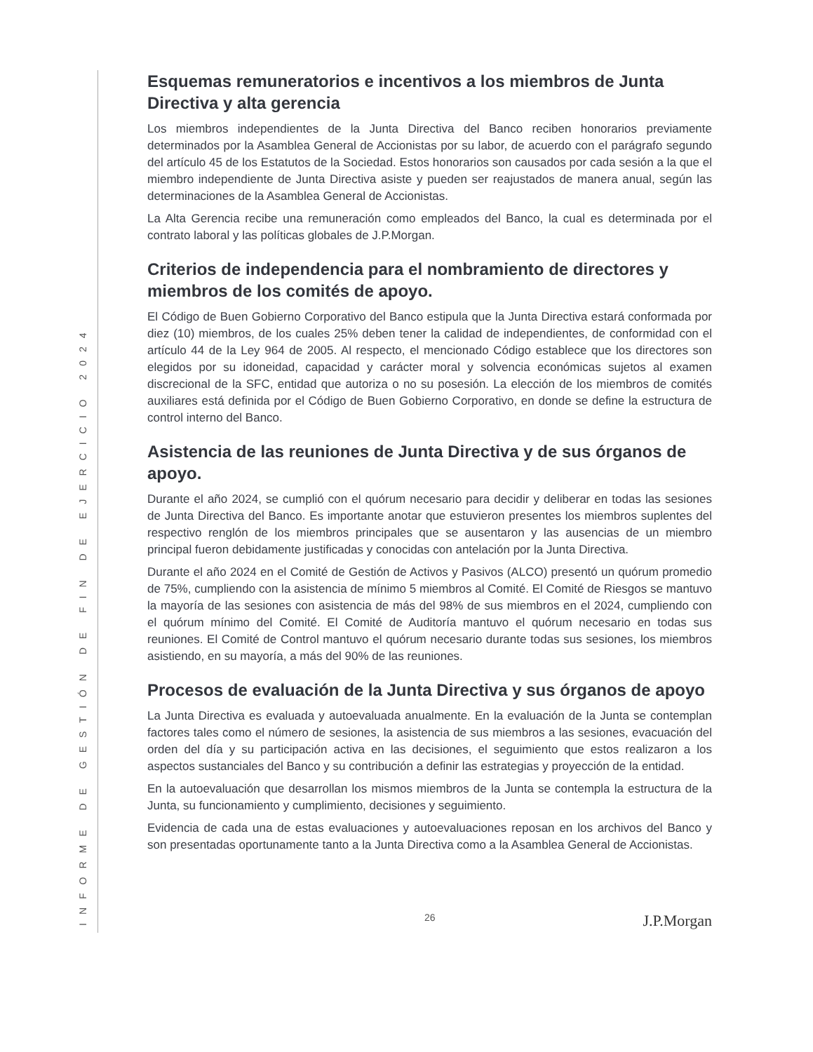INFORME DE GESTIÓN DE FIN DE EJERCICIO 2024
Esquemas remuneratorios e incentivos a los miembros de Junta Directiva y alta gerencia
Los miembros independientes de la Junta Directiva del Banco reciben honorarios previamente determinados por la Asamblea General de Accionistas por su labor, de acuerdo con el parágrafo segundo del artículo 45 de los Estatutos de la Sociedad. Estos honorarios son causados por cada sesión a la que el miembro independiente de Junta Directiva asiste y pueden ser reajustados de manera anual, según las determinaciones de la Asamblea General de Accionistas.
La Alta Gerencia recibe una remuneración como empleados del Banco, la cual es determinada por el contrato laboral y las políticas globales de J.P.Morgan.
Criterios de independencia para el nombramiento de directores y miembros de los comités de apoyo.
El Código de Buen Gobierno Corporativo del Banco estipula que la Junta Directiva estará conformada por diez (10) miembros, de los cuales 25% deben tener la calidad de independientes, de conformidad con el artículo 44 de la Ley 964 de 2005. Al respecto, el mencionado Código establece que los directores son elegidos por su idoneidad, capacidad y carácter moral y solvencia económicas sujetos al examen discrecional de la SFC, entidad que autoriza o no su posesión. La elección de los miembros de comités auxiliares está definida por el Código de Buen Gobierno Corporativo, en donde se define la estructura de control interno del Banco.
Asistencia de las reuniones de Junta Directiva y de sus órganos de apoyo.
Durante el año 2024, se cumplió con el quórum necesario para decidir y deliberar en todas las sesiones de Junta Directiva del Banco. Es importante anotar que estuvieron presentes los miembros suplentes del respectivo renglón de los miembros principales que se ausentaron y las ausencias de un miembro principal fueron debidamente justificadas y conocidas con antelación por la Junta Directiva.
Durante el año 2024 en el Comité de Gestión de Activos y Pasivos (ALCO) presentó un quórum promedio de 75%, cumpliendo con la asistencia de mínimo 5 miembros al Comité. El Comité de Riesgos se mantuvo la mayoría de las sesiones con asistencia de más del 98% de sus miembros en el 2024, cumpliendo con el quórum mínimo del Comité. El Comité de Auditoría mantuvo el quórum necesario en todas sus reuniones. El Comité de Control mantuvo el quórum necesario durante todas sus sesiones, los miembros asistiendo, en su mayoría, a más del 90% de las reuniones.
Procesos de evaluación de la Junta Directiva y sus órganos de apoyo
La Junta Directiva es evaluada y autoevaluada anualmente. En la evaluación de la Junta se contemplan factores tales como el número de sesiones, la asistencia de sus miembros a las sesiones, evacuación del orden del día y su participación activa en las decisiones, el seguimiento que estos realizaron a los aspectos sustanciales del Banco y su contribución a definir las estrategias y proyección de la entidad.
En la autoevaluación que desarrollan los mismos miembros de la Junta se contempla la estructura de la Junta, su funcionamiento y cumplimiento, decisiones y seguimiento.
Evidencia de cada una de estas evaluaciones y autoevaluaciones reposan en los archivos del Banco y son presentadas oportunamente tanto a la Junta Directiva como a la Asamblea General de Accionistas.
26 J.P.Morgan